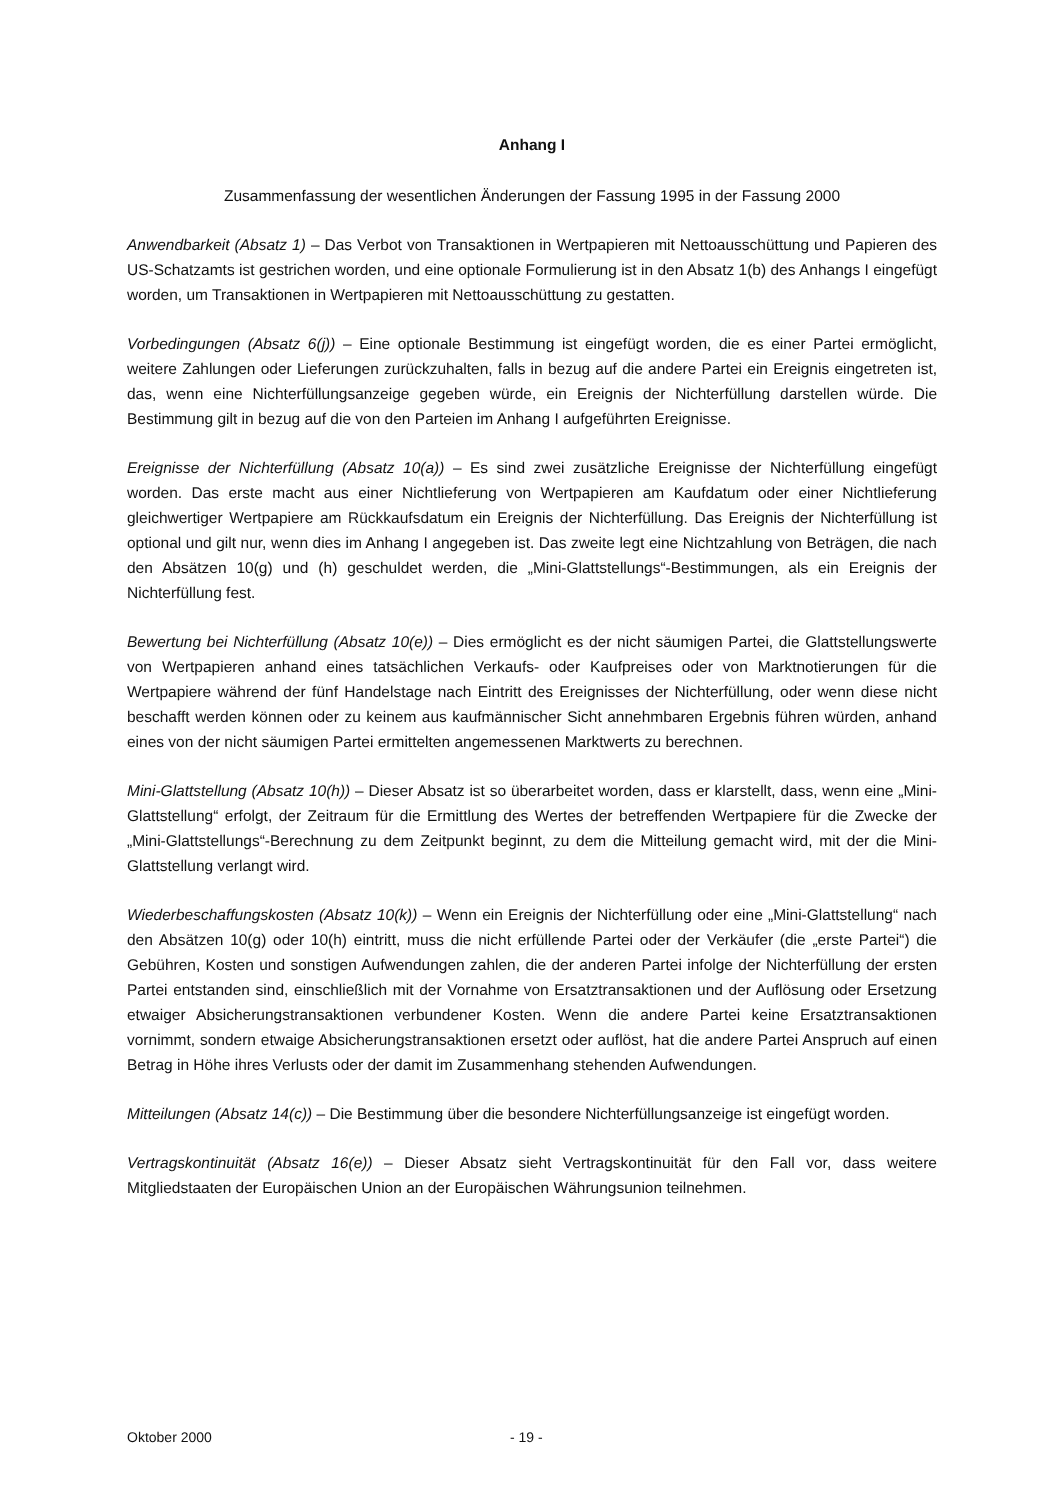Anhang I
Zusammenfassung der wesentlichen Änderungen der Fassung 1995 in der Fassung 2000
Anwendbarkeit (Absatz 1) – Das Verbot von Transaktionen in Wertpapieren mit Nettoausschüttung und Papieren des US-Schatzamts ist gestrichen worden, und eine optionale Formulierung ist in den Absatz 1(b) des Anhangs I eingefügt worden, um Transaktionen in Wertpapieren mit Nettoausschüttung zu gestatten.
Vorbedingungen (Absatz 6(j)) – Eine optionale Bestimmung ist eingefügt worden, die es einer Partei ermöglicht, weitere Zahlungen oder Lieferungen zurückzuhalten, falls in bezug auf die andere Partei ein Ereignis eingetreten ist, das, wenn eine Nichterfüllungsanzeige gegeben würde, ein Ereignis der Nichterfüllung darstellen würde. Die Bestimmung gilt in bezug auf die von den Parteien im Anhang I aufgeführten Ereignisse.
Ereignisse der Nichterfüllung (Absatz 10(a)) – Es sind zwei zusätzliche Ereignisse der Nichterfüllung eingefügt worden. Das erste macht aus einer Nichtlieferung von Wertpapieren am Kaufdatum oder einer Nichtlieferung gleichwertiger Wertpapiere am Rückkaufsdatum ein Ereignis der Nichterfüllung. Das Ereignis der Nichterfüllung ist optional und gilt nur, wenn dies im Anhang I angegeben ist. Das zweite legt eine Nichtzahlung von Beträgen, die nach den Absätzen 10(g) und (h) geschuldet werden, die „Mini-Glattstellungs“-Bestimmungen, als ein Ereignis der Nichterfüllung fest.
Bewertung bei Nichterfüllung (Absatz 10(e)) – Dies ermöglicht es der nicht säumigen Partei, die Glattstellungswerte von Wertpapieren anhand eines tatsächlichen Verkaufs- oder Kaufpreises oder von Marktnotierungen für die Wertpapiere während der fünf Handelstage nach Eintritt des Ereignisses der Nichterfüllung, oder wenn diese nicht beschafft werden können oder zu keinem aus kaufmännischer Sicht annehmbaren Ergebnis führen würden, anhand eines von der nicht säumigen Partei ermittelten angemessenen Marktwerts zu berechnen.
Mini-Glattstellung (Absatz 10(h)) – Dieser Absatz ist so überarbeitet worden, dass er klarstellt, dass, wenn eine „Mini-Glattstellung“ erfolgt, der Zeitraum für die Ermittlung des Wertes der betreffenden Wertpapiere für die Zwecke der „Mini-Glattstellungs“-Berechnung zu dem Zeitpunkt beginnt, zu dem die Mitteilung gemacht wird, mit der die Mini-Glattstellung verlangt wird.
Wiederbeschaffungskosten (Absatz 10(k)) – Wenn ein Ereignis der Nichterfüllung oder eine „Mini-Glattstellung“ nach den Absätzen 10(g) oder 10(h) eintritt, muss die nicht erfüllende Partei oder der Verkäufer (die „erste Partei“) die Gebühren, Kosten und sonstigen Aufwendungen zahlen, die der anderen Partei infolge der Nichterfüllung der ersten Partei entstanden sind, einschließlich mit der Vornahme von Ersatztransaktionen und der Auflösung oder Ersetzung etwaiger Absicherungstransaktionen verbundener Kosten. Wenn die andere Partei keine Ersatztransaktionen vornimmt, sondern etwaige Absicherungstransaktionen ersetzt oder auflöst, hat die andere Partei Anspruch auf einen Betrag in Höhe ihres Verlusts oder der damit im Zusammenhang stehenden Aufwendungen.
Mitteilungen (Absatz 14(c)) – Die Bestimmung über die besondere Nichterfüllungsanzeige ist eingefügt worden.
Vertragskontinuität (Absatz 16(e)) – Dieser Absatz sieht Vertragskontinuität für den Fall vor, dass weitere Mitgliedstaaten der Europäischen Union an der Europäischen Währungsunion teilnehmen.
Oktober 2000 - 19 -